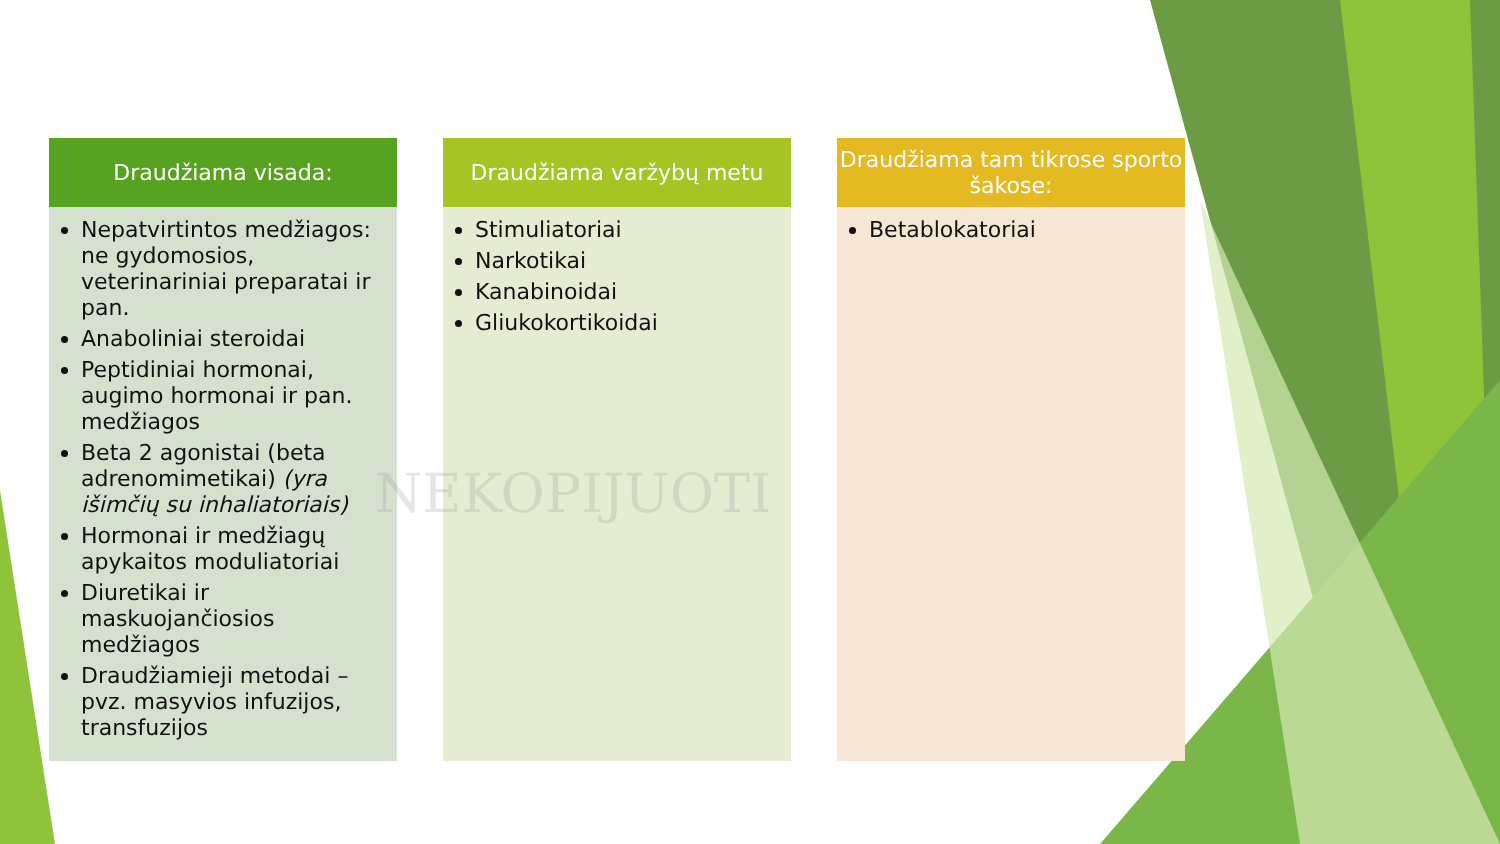Draudžiama visada:
Nepatvirtintos medžiagos: ne gydomosios, veterinariniai preparatai ir pan.
Anaboliniai steroidai
Peptidiniai hormonai, augimo hormonai ir pan. medžiagos
Beta 2 agonistai (beta adrenomimetikai) (yra išimčių su inhaliatoriais)
Hormonai ir medžiagų apykaitos moduliatoriai
Diuretikai ir maskuojančiosios medžiagos
Draudžiamieji metodai – pvz. masyvios infuzijos, transfuzijos
Draudžiama varžybų metu
Stimuliatoriai
Narkotikai
Kanabinoidai
Gliukokortikoidai
Draudžiama tam tikrose sporto šakose:
Betablokatoriai
NEKOPIJUOTI